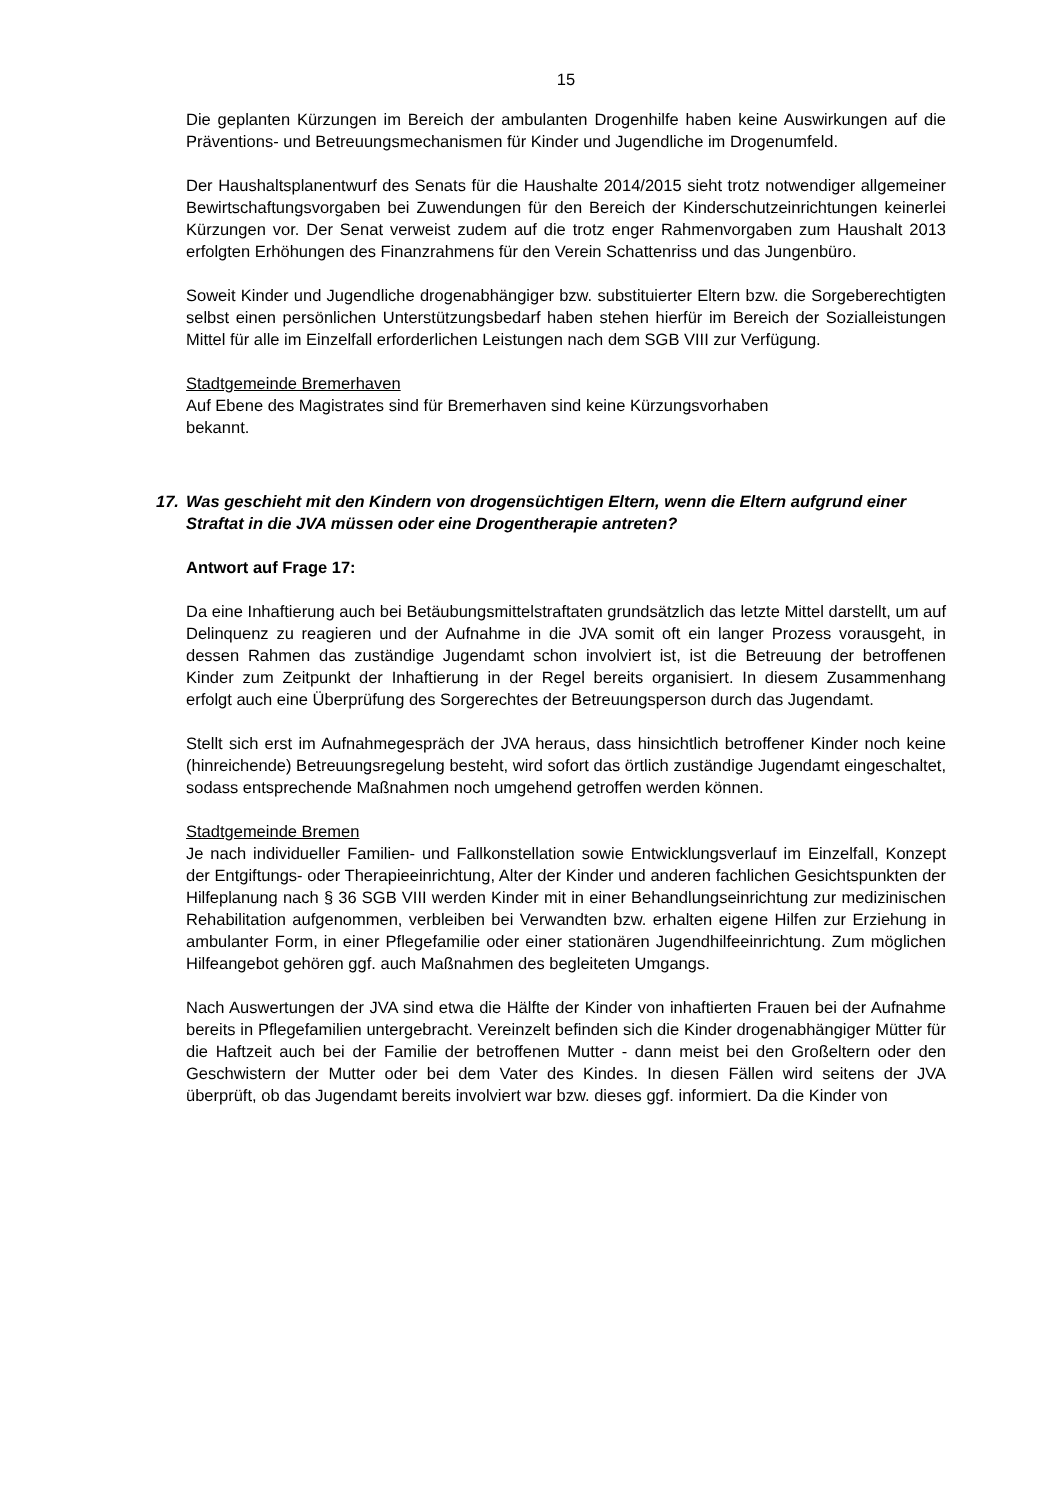15
Die geplanten Kürzungen im Bereich der ambulanten Drogenhilfe haben keine Auswirkungen auf die Präventions- und Betreuungsmechanismen für Kinder und Jugendliche im Drogenumfeld.
Der Haushaltsplanentwurf des Senats für die Haushalte 2014/2015 sieht trotz notwendiger allgemeiner Bewirtschaftungsvorgaben bei Zuwendungen für den Bereich der Kinderschutzeinrichtungen keinerlei Kürzungen vor. Der Senat verweist zudem auf die trotz enger Rahmenvorgaben zum Haushalt 2013 erfolgten Erhöhungen des Finanzrahmens für den Verein Schattenriss und das Jungenbüro.
Soweit Kinder und Jugendliche drogenabhängiger bzw. substituierter Eltern bzw. die Sorgeberechtigten selbst einen persönlichen Unterstützungsbedarf haben stehen hierfür im Bereich der Sozialleistungen Mittel für alle im Einzelfall erforderlichen Leistungen nach dem SGB VIII zur Verfügung.
Stadtgemeinde Bremerhaven
Auf Ebene des Magistrates sind für Bremerhaven sind keine Kürzungsvorhaben
bekannt.
17. Was geschieht mit den Kindern von drogensüchtigen Eltern, wenn die Eltern aufgrund einer Straftat in die JVA müssen oder eine Drogentherapie antreten?
Antwort auf Frage 17:
Da eine Inhaftierung auch bei Betäubungsmittelstraftaten grundsätzlich das letzte Mittel darstellt, um auf Delinquenz zu reagieren und der Aufnahme in die JVA somit oft ein langer Prozess vorausgeht, in dessen Rahmen das zuständige Jugendamt schon involviert ist, ist die Betreuung der betroffenen Kinder zum Zeitpunkt der Inhaftierung in der Regel bereits organisiert. In diesem Zusammenhang erfolgt auch eine Überprüfung des Sorgerechtes der Betreuungsperson durch das Jugendamt.
Stellt sich erst im Aufnahmegespräch der JVA heraus, dass hinsichtlich betroffener Kinder noch keine (hinreichende) Betreuungsregelung besteht, wird sofort das örtlich zuständige Jugendamt eingeschaltet, sodass entsprechende Maßnahmen noch umgehend getroffen werden können.
Stadtgemeinde Bremen
Je nach individueller Familien- und Fallkonstellation sowie Entwicklungsverlauf im Einzelfall, Konzept der Entgiftungs- oder Therapieeinrichtung, Alter der Kinder und anderen fachlichen Gesichtspunkten der Hilfeplanung nach § 36 SGB VIII werden Kinder mit in einer Behandlungseinrichtung zur medizinischen Rehabilitation aufgenommen, verbleiben bei Verwandten bzw. erhalten eigene Hilfen zur Erziehung in ambulanter Form, in einer Pflegefamilie oder einer stationären Jugendhilfeeinrichtung. Zum möglichen Hilfeangebot gehören ggf. auch Maßnahmen des begleiteten Umgangs.
Nach Auswertungen der JVA sind etwa die Hälfte der Kinder von inhaftierten Frauen bei der Aufnahme bereits in Pflegefamilien untergebracht. Vereinzelt befinden sich die Kinder drogenabhängiger Mütter für die Haftzeit auch bei der Familie der betroffenen Mutter - dann meist bei den Großeltern oder den Geschwistern der Mutter oder bei dem Vater des Kindes. In diesen Fällen wird seitens der JVA überprüft, ob das Jugendamt bereits involviert war bzw. dieses ggf. informiert. Da die Kinder von